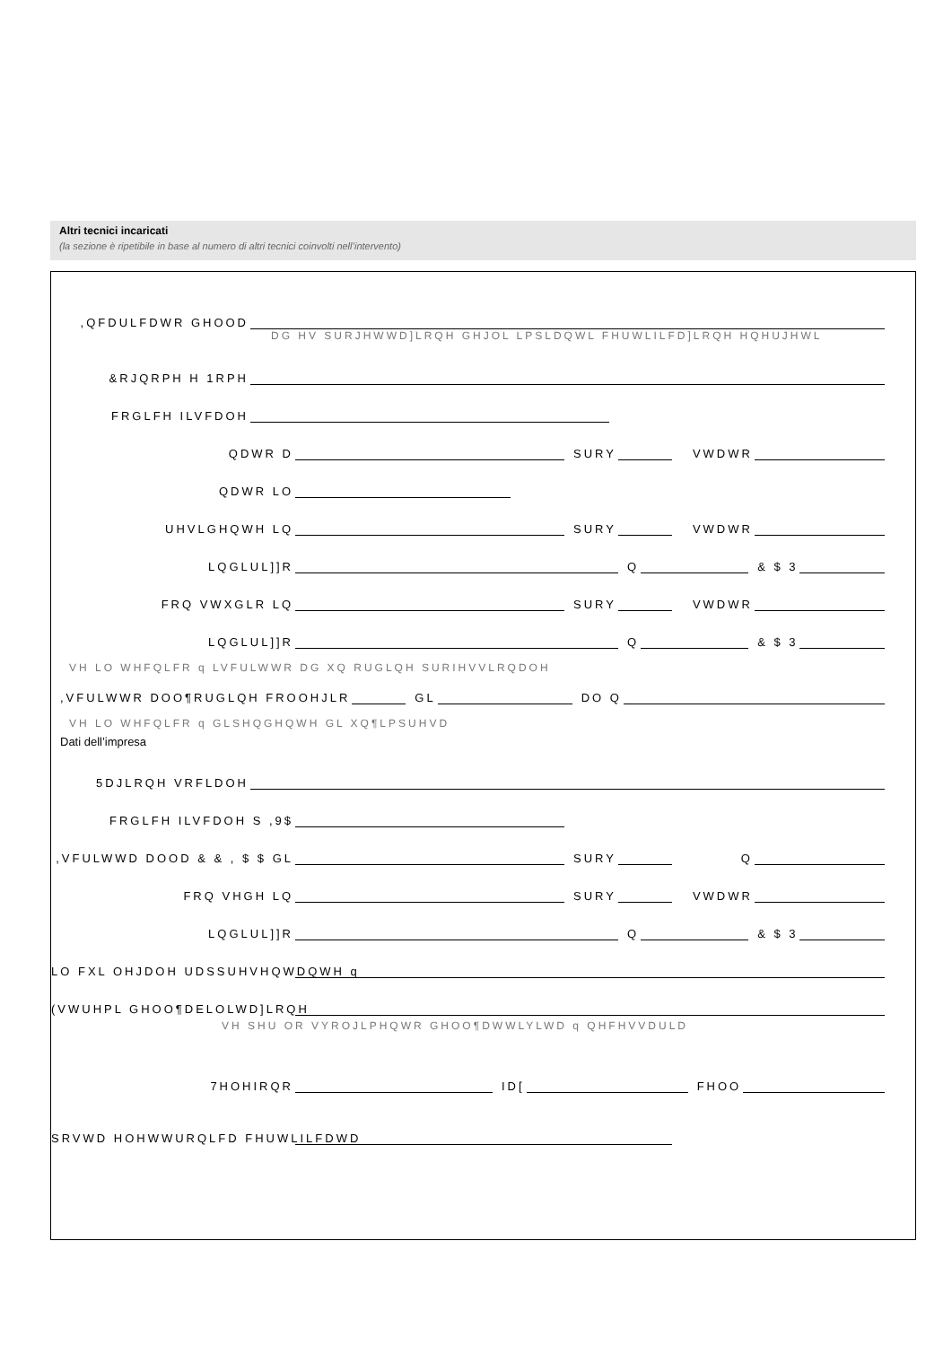Altri tecnici incaricati
(la sezione è ripetibile in base al numero di altri tecnici coinvolti nell’intervento)
,QFDULFDWR GHOOD
DG HV SURJHWWD]LRQH GHJOL LPSLDQWL FHUWLILFD]LRQH HQHUJHWL
&RJQRPH H 1RPH
FRGLFH ILVFDOH
QDWR D SURY VWDWR
QDWR LO
UHVLGHQWH LQ SURY VWDWR
LQGLUL]]R Q & $ 3
FRQ VWXGLR LQ SURY VWDWR
LQGLUL]]R Q & $ 3
VH LO WHFQLFR q LVFULWWR DG XQ RUGLQH SURIHVVLRQDOH
,VFULWWR DOO¶RUGLQH FROOHJLR GL DO Q
VH LO WHFQLFR q GLSHQGHQWH GL XQ¶LPSUHVD
Dati dell’impresa
5DJLRQH VRFLDOH
FRGLFH ILVFDOH S ,9$
,VFULWWD DOOD & & , $ $ GL SURY Q
FRQ VHGH LQ SURY VWDWR
LQGLUL]]R Q & $ 3
LO FXL OHJDOH UDSSUHVHQWDQWH q
(VWUHPL GHOO¶DELOLWD]LRQH
VH SHU OR VYROJLPHQWR GHOO¶DWWLYLWD q QHFHVVDULD
7HOHIRQR ID[ FHOO
SRVWD HOHWWURQLFD FHUWLILFDWD